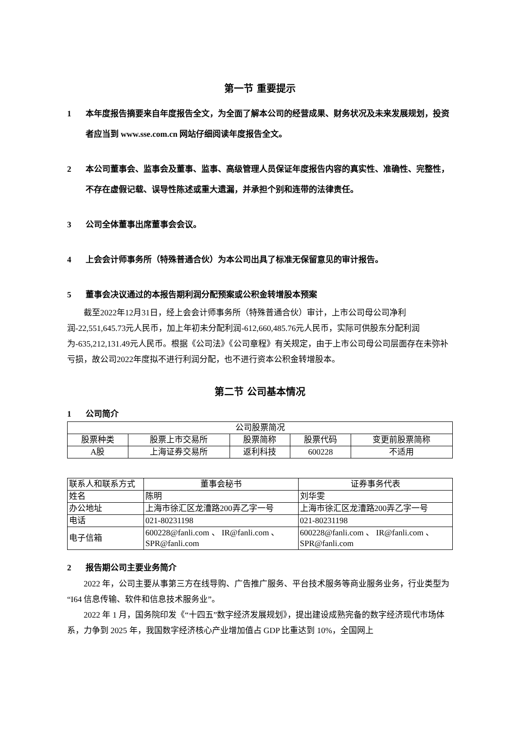第一节 重要提示
1 本年度报告摘要来自年度报告全文，为全面了解本公司的经营成果、财务状况及未来发展规划，投资者应当到 www.sse.com.cn 网站仔细阅读年度报告全文。
2 本公司董事会、监事会及董事、监事、高级管理人员保证年度报告内容的真实性、准确性、完整性，不存在虚假记载、误导性陈述或重大遗漏，并承担个别和连带的法律责任。
3 公司全体董事出席董事会会议。
4 上会会计师事务所（特殊普通合伙）为本公司出具了标准无保留意见的审计报告。
5 董事会决议通过的本报告期利润分配预案或公积金转增股本预案
截至2022年12月31日，经上会会计师事务所（特殊普通合伙）审计，上市公司母公司净利润-22,551,645.73元人民币，加上年初未分配利润-612,660,485.76元人民币，实际可供股东分配利润为-635,212,131.49元人民币。根据《公司法》《公司章程》有关规定，由于上市公司母公司层面存在未弥补亏损，故公司2022年度拟不进行利润分配，也不进行资本公积金转增股本。
第二节 公司基本情况
1 公司简介
| 公司股票简况 | | | | |
| 股票种类 | 股票上市交易所 | 股票简称 | 股票代码 | 变更前股票简称 |
| A股 | 上海证券交易所 | 返利科技 | 600228 | 不适用 |
| 联系人和联系方式 | 董事会秘书 | 证券事务代表 |
| 姓名 | 陈明 | 刘华雯 |
| 办公地址 | 上海市徐汇区龙漕路200弄乙字一号 | 上海市徐汇区龙漕路200弄乙字一号 |
| 电话 | 021-80231198 | 021-80231198 |
| 电子信箱 | 600228@fanli.com 、 IR@fanli.com 、SPR@fanli.com | 600228@fanli.com 、 IR@fanli.com 、SPR@fanli.com |
2 报告期公司主要业务简介
2022 年，公司主要从事第三方在线导购、广告推广服务、平台技术服务等商业服务业务，行业类型为“I64 信息传输、软件和信息技术服务业”。
2022 年 1 月，国务院印发《“十四五”数字经济发展规划》，提出建设成熟完备的数字经济现代市场体系，力争到 2025 年，我国数字经济核心产业增加值占 GDP 比重达到 10%，全国网上